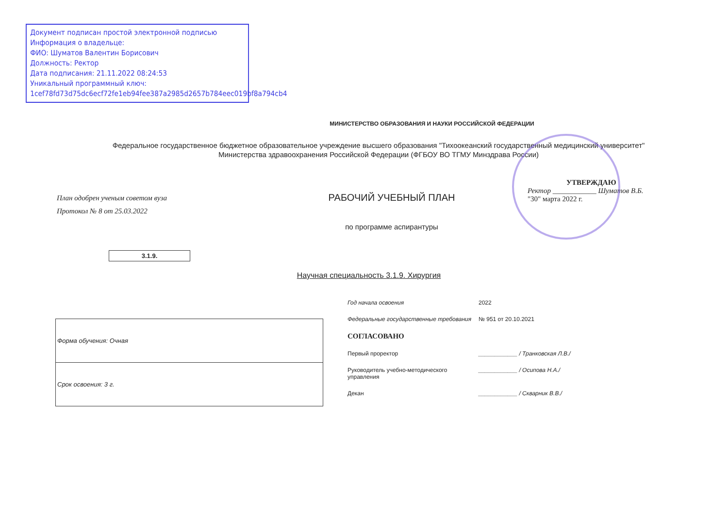Документ подписан простой электронной подписью
Информация о владельце:
ФИО: Шуматов Валентин Борисович
Должность: Ректор
Дата подписания: 21.11.2022 08:24:53
Уникальный программный ключ:
1cef78fd73d75dc6ecf72fe1eb94fee387a2985d2657b784eec019bf8a794cb4
МИНИСТЕРСТВО ОБРАЗОВАНИЯ И НАУКИ РОССИЙСКОЙ ФЕДЕРАЦИИ
Федеральное государственное бюджетное образовательное учреждение высшего образования "Тихоокеанский государственный медицинский университет"
Министерства здравоохранения Российской Федерации (ФГБОУ ВО ТГМУ Минздрава России)
План одобрен ученым советом вуза
Протокол № 8 от 25.03.2022
РАБОЧИЙ УЧЕБНЫЙ ПЛАН
по программе аспирантуры
УТВЕРЖДАЮ
Ректор ____________ Шуматов В.Б.
"30" марта 2022 г.
3.1.9.
Научная специальность 3.1.9. Хирургия
| Форма обучения: Очная |
| Срок освоения: 3 г. |
Год начала освоения 2022
Федеральные государственные требования № 951 от 20.10.2021
СОГЛАСОВАНО
Первый проректор ____________ / Транковская Л.В./
Руководитель учебно-методического управления ____________ / Осипова Н.А./
Декан ____________ / Скварник В.В./